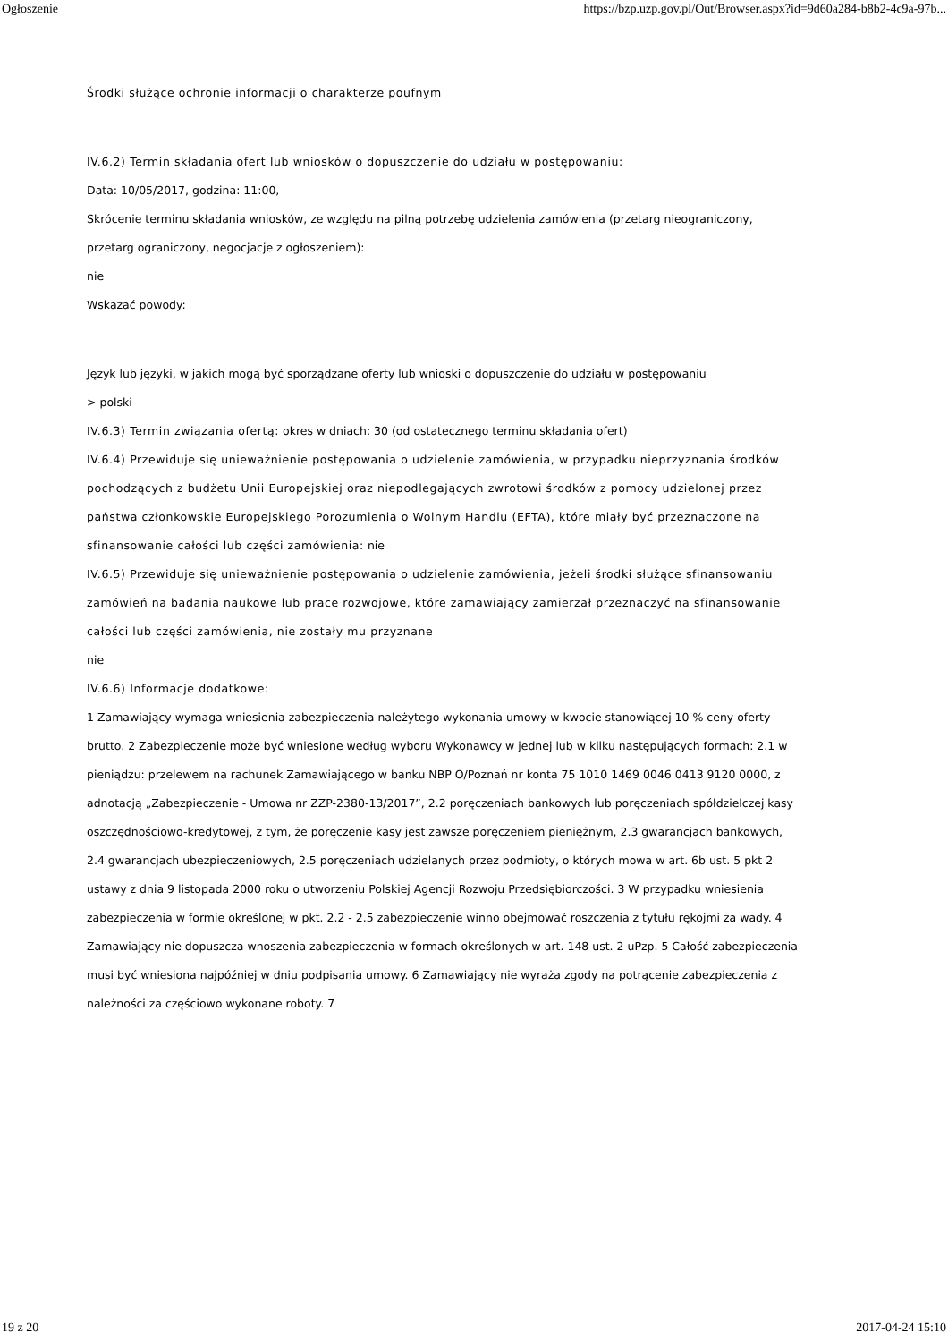Ogłoszenie https://bzp.uzp.gov.pl/Out/Browser.aspx?id=9d60a284-b8b2-4c9a-97b...
Środki służące ochronie informacji o charakterze poufnym
IV.6.2) Termin składania ofert lub wniosków o dopuszczenie do udziału w postępowaniu:
Data: 10/05/2017, godzina: 11:00,
Skrócenie terminu składania wniosków, ze względu na pilną potrzebę udzielenia zamówienia (przetarg nieograniczony, przetarg ograniczony, negocjacje z ogłoszeniem):
nie
Wskazać powody:
Język lub języki, w jakich mogą być sporządzane oferty lub wnioski o dopuszczenie do udziału w postępowaniu
> polski
IV.6.3) Termin związania ofertą: okres w dniach: 30 (od ostatecznego terminu składania ofert)
IV.6.4) Przewiduje się unieważnienie postępowania o udzielenie zamówienia, w przypadku nieprzyznania środków pochodzących z budżetu Unii Europejskiej oraz niepodlegających zwrotowi środków z pomocy udzielonej przez państwa członkowskie Europejskiego Porozumienia o Wolnym Handlu (EFTA), które miały być przeznaczone na sfinansowanie całości lub części zamówienia: nie
IV.6.5) Przewiduje się unieważnienie postępowania o udzielenie zamówienia, jeżeli środki służące sfinansowaniu zamówień na badania naukowe lub prace rozwojowe, które zamawiający zamierzał przeznaczyć na sfinansowanie całości lub części zamówienia, nie zostały mu przyznane
nie
IV.6.6) Informacje dodatkowe:
1 Zamawiający wymaga wniesienia zabezpieczenia należytego wykonania umowy w kwocie stanowiącej 10 % ceny oferty brutto. 2 Zabezpieczenie może być wniesione według wyboru Wykonawcy w jednej lub w kilku następujących formach: 2.1 w pieniądzu: przelewem na rachunek Zamawiającego w banku NBP O/Poznań nr konta 75 1010 1469 0046 0413 9120 0000, z adnotacją „Zabezpieczenie - Umowa nr ZZP-2380-13/2017”, 2.2 poręczeniach bankowych lub poręczeniach spółdzielczej kasy oszczędnościowo-kredytowej, z tym, że poręczenie kasy jest zawsze poręczeniem pieniężnym, 2.3 gwarancjach bankowych, 2.4 gwarancjach ubezpieczeniowych, 2.5 poręczeniach udzielanych przez podmioty, o których mowa w art. 6b ust. 5 pkt 2 ustawy z dnia 9 listopada 2000 roku o utworzeniu Polskiej Agencji Rozwoju Przedsiębiorczości. 3 W przypadku wniesienia zabezpieczenia w formie określonej w pkt. 2.2 - 2.5 zabezpieczenie winno obejmować roszczenia z tytułu rękojmi za wady. 4 Zamawiający nie dopuszcza wnoszenia zabezpieczenia w formach określonych w art. 148 ust. 2 uPzp. 5 Całość zabezpieczenia musi być wniesiona najpóźniej w dniu podpisania umowy. 6 Zamawiający nie wyraża zgody na potrącenie zabezpieczenia z należności za częściowo wykonane roboty. 7
19 z 20 2017-04-24 15:10